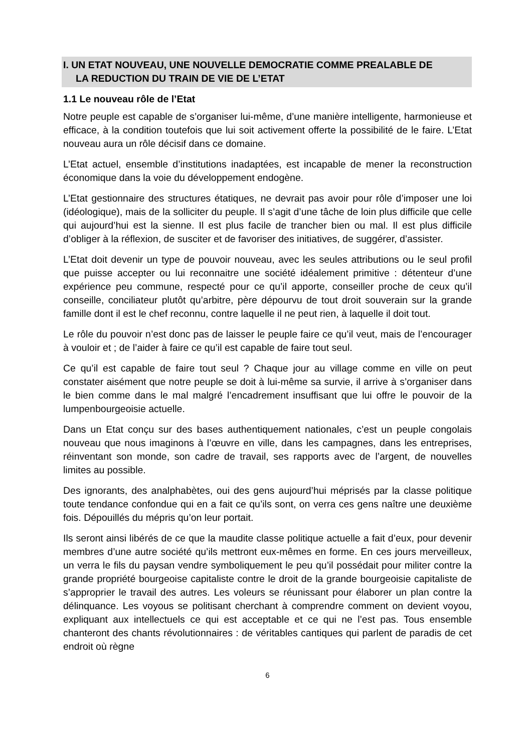I. UN ETAT NOUVEAU, UNE NOUVELLE DEMOCRATIE COMME PREALABLE DE
LA REDUCTION DU TRAIN DE VIE DE L’ETAT
1.1 Le nouveau rôle de l’Etat
Notre peuple est capable de s’organiser lui-même, d’une manière intelligente, harmonieuse et efficace, à la condition toutefois que lui soit activement offerte la possibilité de le faire. L’Etat nouveau aura un rôle décisif dans ce domaine.
L’Etat actuel, ensemble d’institutions inadaptées, est incapable de mener la reconstruction économique dans la voie du développement endogène.
L’Etat gestionnaire des structures étatiques, ne devrait pas avoir pour rôle d’imposer une loi (idéologique), mais de la solliciter du peuple. Il s’agit d’une tâche de loin plus difficile que celle qui aujourd’hui est la sienne. Il est plus facile de trancher bien ou mal. Il est plus difficile d’obliger à la réflexion, de susciter et de favoriser des initiatives, de suggérer, d’assister.
L’Etat doit devenir un type de pouvoir nouveau, avec les seules attributions ou le seul profil que puisse accepter ou lui reconnaitre une société idéalement primitive : détenteur d’une expérience peu commune, respecté pour ce qu’il apporte, conseiller proche de ceux qu’il conseille, conciliateur plutôt qu’arbitre, père dépourvu de tout droit souverain sur la grande famille dont il est le chef reconnu, contre laquelle il ne peut rien, à laquelle il doit tout.
Le rôle du pouvoir n’est donc pas de laisser le peuple faire ce qu’il veut, mais de l’encourager à vouloir et ; de l’aider à faire ce qu’il est capable de faire tout seul.
Ce qu’il est capable de faire tout seul ? Chaque jour au village comme en ville on peut constater aisément que notre peuple se doit à lui-même sa survie, il arrive à s’organiser dans le bien comme dans le mal malgré l’encadrement insuffisant que lui offre le pouvoir de la lumpenbourgeoisie actuelle.
Dans un Etat conçu sur des bases authentiquement nationales, c’est un peuple congolais nouveau que nous imaginons à l’œuvre en ville, dans les campagnes, dans les entreprises, réinventant son monde, son cadre de travail, ses rapports avec de l’argent, de nouvelles limites au possible.
Des ignorants, des analphabètes, oui des gens aujourd’hui méprisés par la classe politique toute tendance confondue qui en a fait ce qu’ils sont, on verra ces gens naître une deuxième fois. Dépouillés du mépris qu’on leur portait.
Ils seront ainsi libérés de ce que la maudite classe politique actuelle a fait d’eux, pour devenir membres d’une autre société qu’ils mettront eux-mêmes en forme. En ces jours merveilleux, un verra le fils du paysan vendre symboliquement le peu qu’il possédait pour militer contre la grande propriété bourgeoise capitaliste contre le droit de la grande bourgeoisie capitaliste de s’approprier le travail des autres. Les voleurs se réunissant pour élaborer un plan contre la délinquance. Les voyous se politisant cherchant à comprendre comment on devient voyou, expliquant aux intellectuels ce qui est acceptable et ce qui ne l’est pas. Tous ensemble chanteront des chants révolutionnaires : de véritables cantiques qui parlent de paradis de cet endroit où règne
6